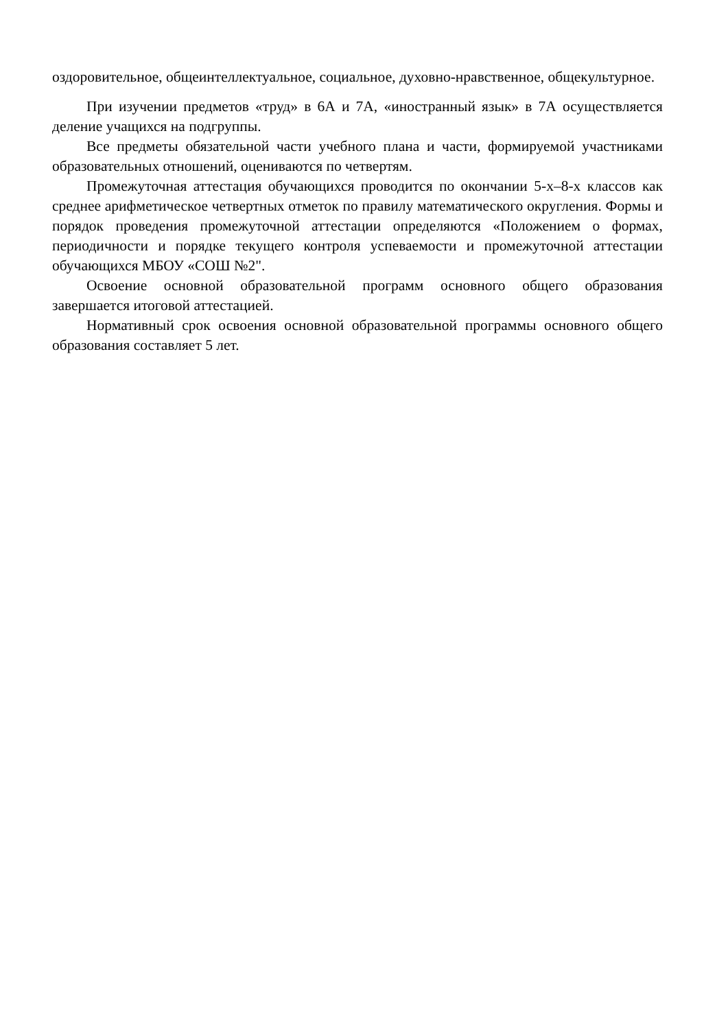оздоровительное, общеинтеллектуальное, социальное, духовно-нравственное, общекультурное.
При изучении предметов «труд» в 6А и 7А, «иностранный язык» в 7А осуществляется деление учащихся на подгруппы.
Все предметы обязательной части учебного плана и части, формируемой участниками образовательных отношений, оцениваются по четвертям.
Промежуточная аттестация обучающихся проводится по окончании 5-х–8-х классов как среднее арифметическое четвертных отметок по правилу математического округления. Формы и порядок проведения промежуточной аттестации определяются «Положением о формах, периодичности и порядке текущего контроля успеваемости и промежуточной аттестации обучающихся МБОУ «СОШ №2".
Освоение основной образовательной программ основного общего образования завершается итоговой аттестацией.
Нормативный срок освоения основной образовательной программы основного общего образования составляет 5 лет.